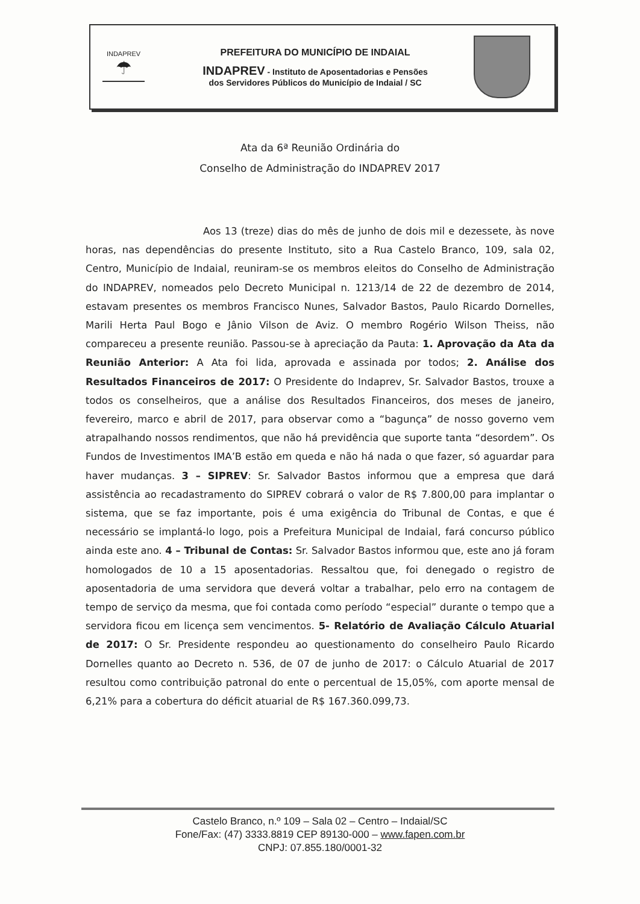INDAPREV
☂
PREFEITURA DO MUNICÍPIO DE INDAIAL
INDAPREV - Instituto de Aposentadorias e Pensões
dos Servidores Públicos do Município de Indaial / SC
Ata da 6ª Reunião Ordinária do
Conselho de Administração do INDAPREV 2017
Aos 13 (treze) dias do mês de junho de dois mil e dezessete, às nove horas, nas dependências do presente Instituto, sito a Rua Castelo Branco, 109, sala 02, Centro, Município de Indaial, reuniram-se os membros eleitos do Conselho de Administração do INDAPREV, nomeados pelo Decreto Municipal n. 1213/14 de 22 de dezembro de 2014, estavam presentes os membros Francisco Nunes, Salvador Bastos, Paulo Ricardo Dornelles, Marili Herta Paul Bogo e Jânio Vilson de Aviz. O membro Rogério Wilson Theiss, não compareceu a presente reunião. Passou-se à apreciação da Pauta: 1. Aprovação da Ata da Reunião Anterior: A Ata foi lida, aprovada e assinada por todos; 2. Análise dos Resultados Financeiros de 2017: O Presidente do Indaprev, Sr. Salvador Bastos, trouxe a todos os conselheiros, que a análise dos Resultados Financeiros, dos meses de janeiro, fevereiro, marco e abril de 2017, para observar como a “bagunça” de nosso governo vem atrapalhando nossos rendimentos, que não há previdência que suporte tanta “desordem”. Os Fundos de Investimentos IMA’B estão em queda e não há nada o que fazer, só aguardar para haver mudanças. 3 – SIPREV: Sr. Salvador Bastos informou que a empresa que dará assistência ao recadastramento do SIPREV cobrará o valor de R$ 7.800,00 para implantar o sistema, que se faz importante, pois é uma exigência do Tribunal de Contas, e que é necessário se implantá-lo logo, pois a Prefeitura Municipal de Indaial, fará concurso público ainda este ano. 4 – Tribunal de Contas: Sr. Salvador Bastos informou que, este ano já foram homologados de 10 a 15 aposentadorias. Ressaltou que, foi denegado o registro de aposentadoria de uma servidora que deverá voltar a trabalhar, pelo erro na contagem de tempo de serviço da mesma, que foi contada como período “especial” durante o tempo que a servidora ficou em licença sem vencimentos. 5- Relatório de Avaliação Cálculo Atuarial de 2017: O Sr. Presidente respondeu ao questionamento do conselheiro Paulo Ricardo Dornelles quanto ao Decreto n. 536, de 07 de junho de 2017: o Cálculo Atuarial de 2017 resultou como contribuição patronal do ente o percentual de 15,05%, com aporte mensal de 6,21% para a cobertura do déficit atuarial de R$ 167.360.099,73.
Castelo Branco, n.º 109 – Sala 02 – Centro – Indaial/SC
Fone/Fax: (47) 3333.8819 CEP 89130-000 – www.fapen.com.br
CNPJ: 07.855.180/0001-32